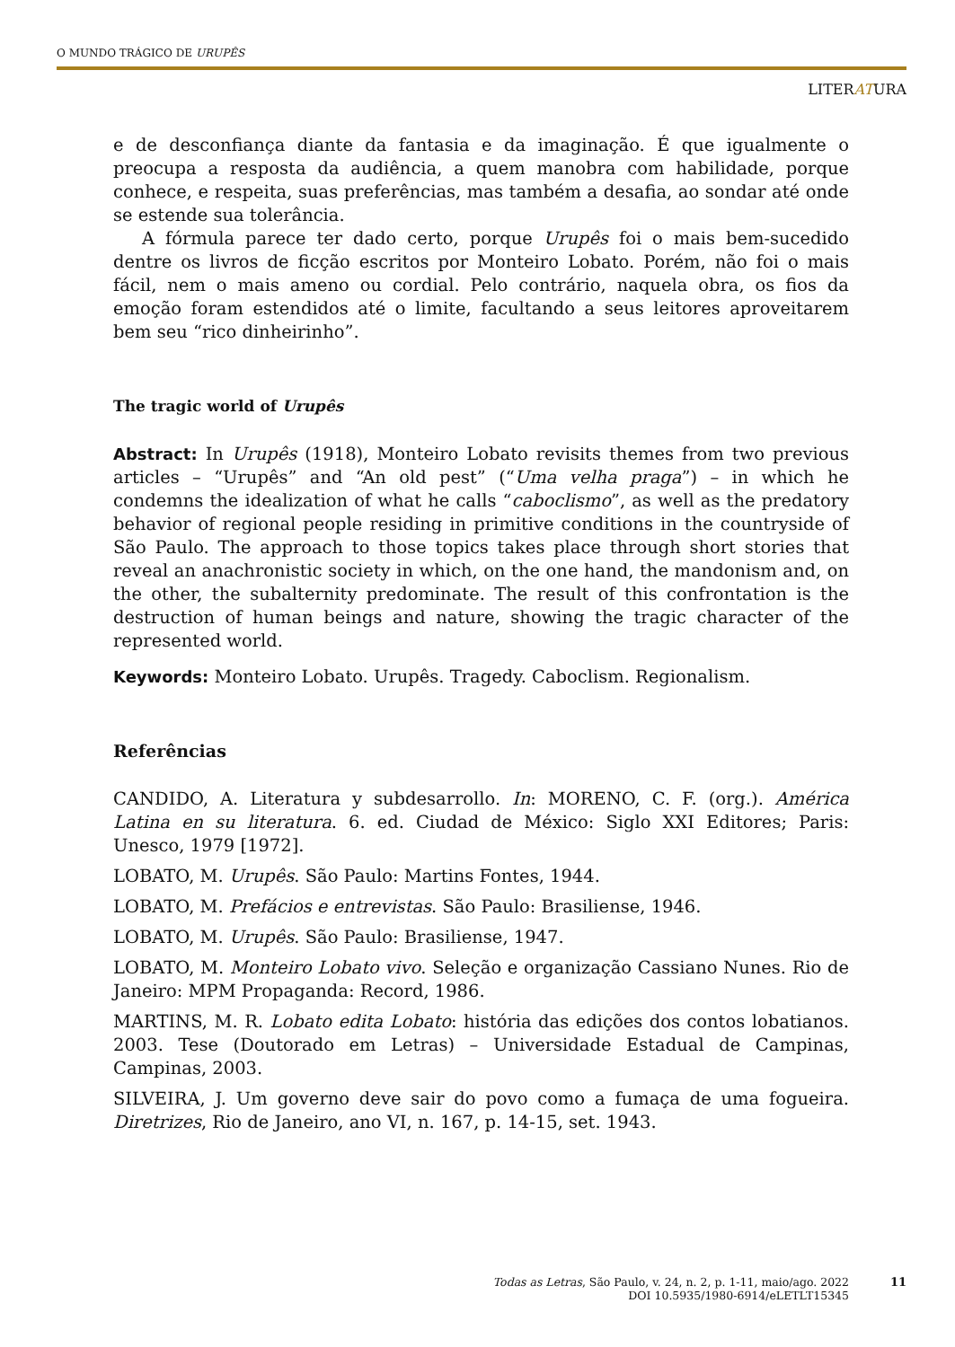O MUNDO TRÁGICO DE URUPÊS
LITERATURA
e de desconfiança diante da fantasia e da imaginação. É que igualmente o preocupa a resposta da audiência, a quem manobra com habilidade, porque conhece, e respeita, suas preferências, mas também a desafia, ao sondar até onde se estende sua tolerância.
A fórmula parece ter dado certo, porque Urupês foi o mais bem-sucedido dentre os livros de ficção escritos por Monteiro Lobato. Porém, não foi o mais fácil, nem o mais ameno ou cordial. Pelo contrário, naquela obra, os fios da emoção foram estendidos até o limite, facultando a seus leitores aproveitarem bem seu “rico dinheirinho”.
The tragic world of Urupês
Abstract: In Urupês (1918), Monteiro Lobato revisits themes from two previous articles – “Urupês” and “An old pest” (“Uma velha praga”) – in which he condemns the idealization of what he calls “caboclismo”, as well as the predatory behavior of regional people residing in primitive conditions in the countryside of São Paulo. The approach to those topics takes place through short stories that reveal an anachronistic society in which, on the one hand, the mandonism and, on the other, the subalternity predominate. The result of this confrontation is the destruction of human beings and nature, showing the tragic character of the represented world.
Keywords: Monteiro Lobato. Urupês. Tragedy. Caboclism. Regionalism.
Referências
CANDIDO, A. Literatura y subdesarrollo. In: MORENO, C. F. (org.). América Latina en su literatura. 6. ed. Ciudad de México: Siglo XXI Editores; Paris: Unesco, 1979 [1972].
LOBATO, M. Urupês. São Paulo: Martins Fontes, 1944.
LOBATO, M. Prefácios e entrevistas. São Paulo: Brasiliense, 1946.
LOBATO, M. Urupês. São Paulo: Brasiliense, 1947.
LOBATO, M. Monteiro Lobato vivo. Seleção e organização Cassiano Nunes. Rio de Janeiro: MPM Propaganda: Record, 1986.
MARTINS, M. R. Lobato edita Lobato: história das edições dos contos lobatianos. 2003. Tese (Doutorado em Letras) – Universidade Estadual de Campinas, Campinas, 2003.
SILVEIRA, J. Um governo deve sair do povo como a fumaça de uma fogueira. Diretrizes, Rio de Janeiro, ano VI, n. 167, p. 14-15, set. 1943.
Todas as Letras, São Paulo, v. 24, n. 2, p. 1-11, maio/ago. 2022
DOI 10.5935/1980-6914/eLETLT15345
11